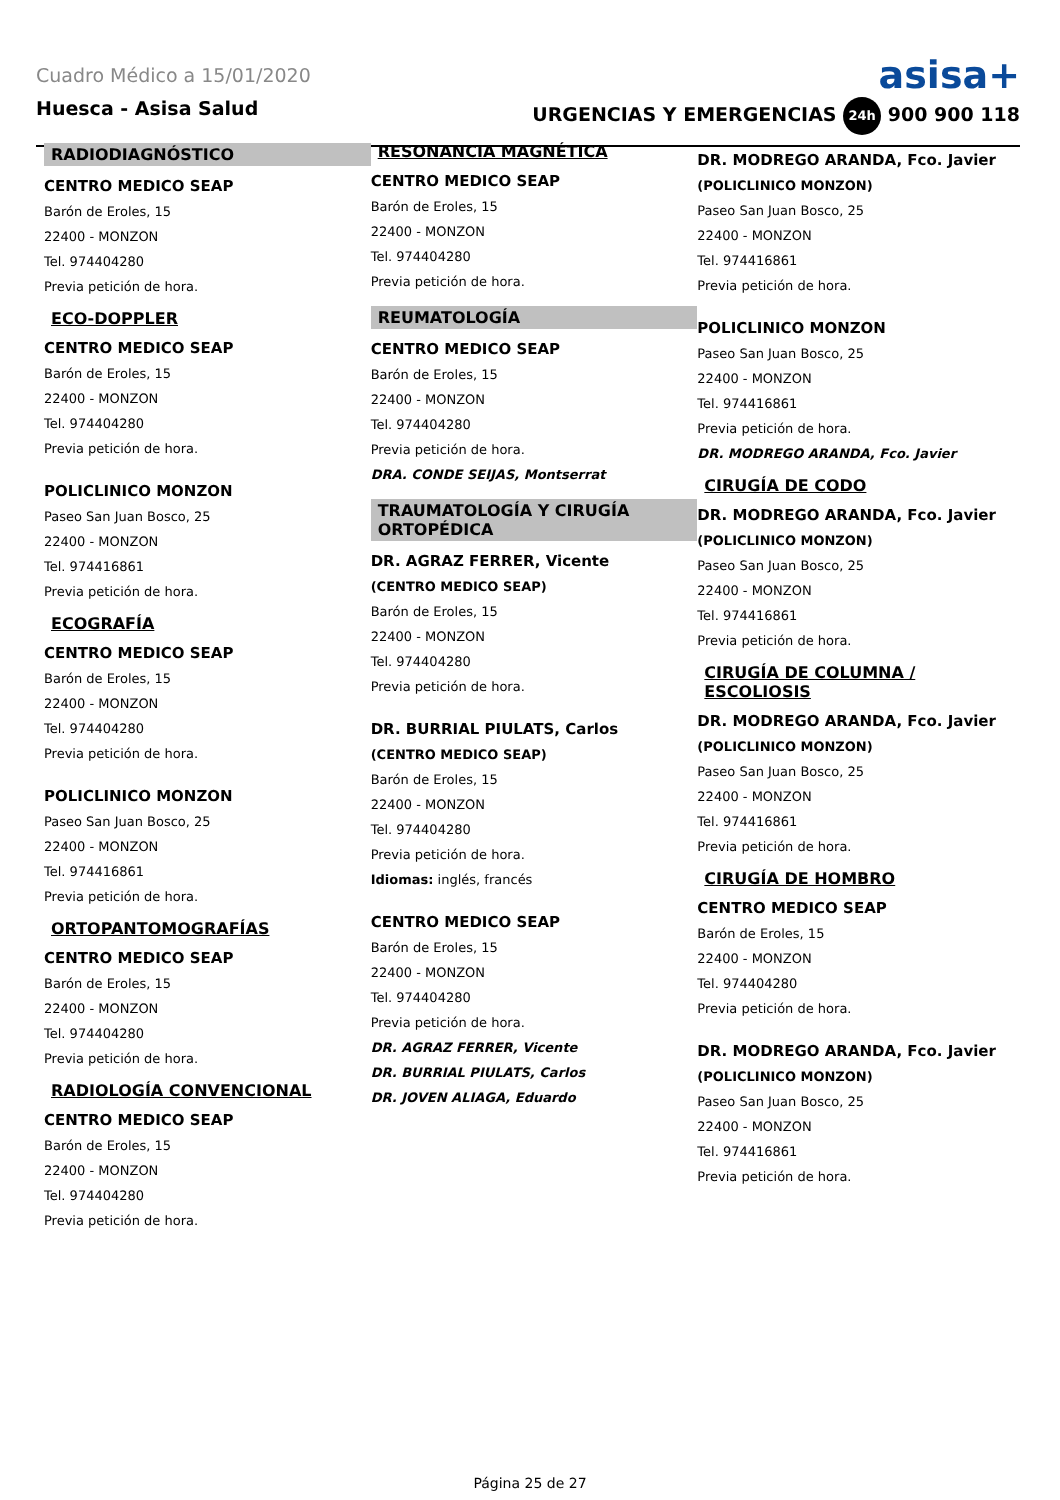Cuadro Médico a 15/01/2020 asisa+
Huesca - Asisa Salud URGENCIAS Y EMERGENCIAS 24h 900 900 118
RADIODIAGNÓSTICO
CENTRO MEDICO SEAP
Barón de Eroles, 15
22400 - MONZON
Tel. 974404280
Previa petición de hora.
ECO-DOPPLER
CENTRO MEDICO SEAP
Barón de Eroles, 15
22400 - MONZON
Tel. 974404280
Previa petición de hora.
POLICLINICO MONZON
Paseo San Juan Bosco, 25
22400 - MONZON
Tel. 974416861
Previa petición de hora.
ECOGRAFÍA
CENTRO MEDICO SEAP
Barón de Eroles, 15
22400 - MONZON
Tel. 974404280
Previa petición de hora.
POLICLINICO MONZON
Paseo San Juan Bosco, 25
22400 - MONZON
Tel. 974416861
Previa petición de hora.
ORTOPANTOMOGRAFÍAS
CENTRO MEDICO SEAP
Barón de Eroles, 15
22400 - MONZON
Tel. 974404280
Previa petición de hora.
RADIOLOGÍA CONVENCIONAL
CENTRO MEDICO SEAP
Barón de Eroles, 15
22400 - MONZON
Tel. 974404280
Previa petición de hora.
RESONANCIA MAGNÉTICA
CENTRO MEDICO SEAP
Barón de Eroles, 15
22400 - MONZON
Tel. 974404280
Previa petición de hora.
REUMATOLOGÍA
CENTRO MEDICO SEAP
Barón de Eroles, 15
22400 - MONZON
Tel. 974404280
Previa petición de hora.
DRA. CONDE SEIJAS, Montserrat
TRAUMATOLOGÍA Y CIRUGÍA ORTOPÉDICA
DR. AGRAZ FERRER, Vicente
(CENTRO MEDICO SEAP)
Barón de Eroles, 15
22400 - MONZON
Tel. 974404280
Previa petición de hora.
DR. BURRIAL PIULATS, Carlos
(CENTRO MEDICO SEAP)
Barón de Eroles, 15
22400 - MONZON
Tel. 974404280
Previa petición de hora.
Idiomas: inglés, francés
CENTRO MEDICO SEAP
Barón de Eroles, 15
22400 - MONZON
Tel. 974404280
Previa petición de hora.
DR. AGRAZ FERRER, Vicente
DR. BURRIAL PIULATS, Carlos
DR. JOVEN ALIAGA, Eduardo
DR. MODREGO ARANDA, Fco. Javier
(POLICLINICO MONZON)
Paseo San Juan Bosco, 25
22400 - MONZON
Tel. 974416861
Previa petición de hora.
POLICLINICO MONZON
Paseo San Juan Bosco, 25
22400 - MONZON
Tel. 974416861
Previa petición de hora.
DR. MODREGO ARANDA, Fco. Javier
CIRUGÍA DE CODO
DR. MODREGO ARANDA, Fco. Javier
(POLICLINICO MONZON)
Paseo San Juan Bosco, 25
22400 - MONZON
Tel. 974416861
Previa petición de hora.
CIRUGÍA DE COLUMNA / ESCOLIOSIS
DR. MODREGO ARANDA, Fco. Javier
(POLICLINICO MONZON)
Paseo San Juan Bosco, 25
22400 - MONZON
Tel. 974416861
Previa petición de hora.
CIRUGÍA DE HOMBRO
CENTRO MEDICO SEAP
Barón de Eroles, 15
22400 - MONZON
Tel. 974404280
Previa petición de hora.
DR. MODREGO ARANDA, Fco. Javier
(POLICLINICO MONZON)
Paseo San Juan Bosco, 25
22400 - MONZON
Tel. 974416861
Previa petición de hora.
Página 25 de 27